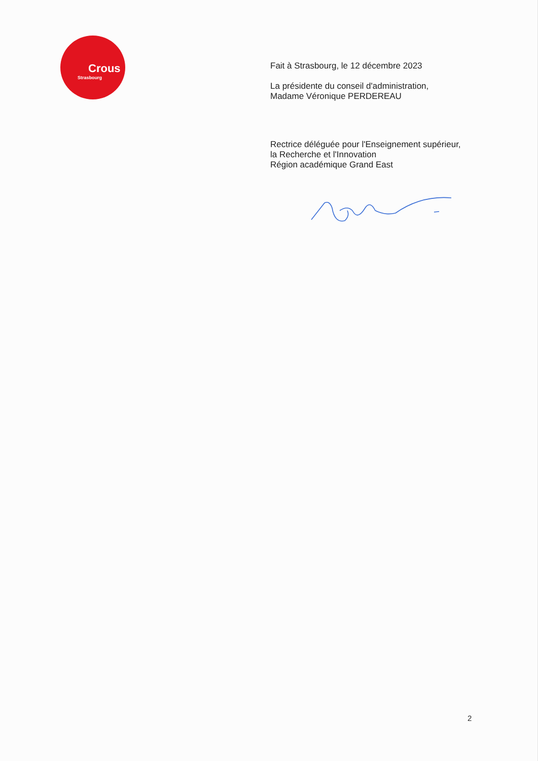Crous
Strasbourg
Fait à Strasbourg, le 12 décembre 2023
La présidente du conseil d'administration,
Madame Véronique PERDEREAU
Rectrice déléguée pour l'Enseignement supérieur,
la Recherche et l'Innovation
Région académique Grand East
2